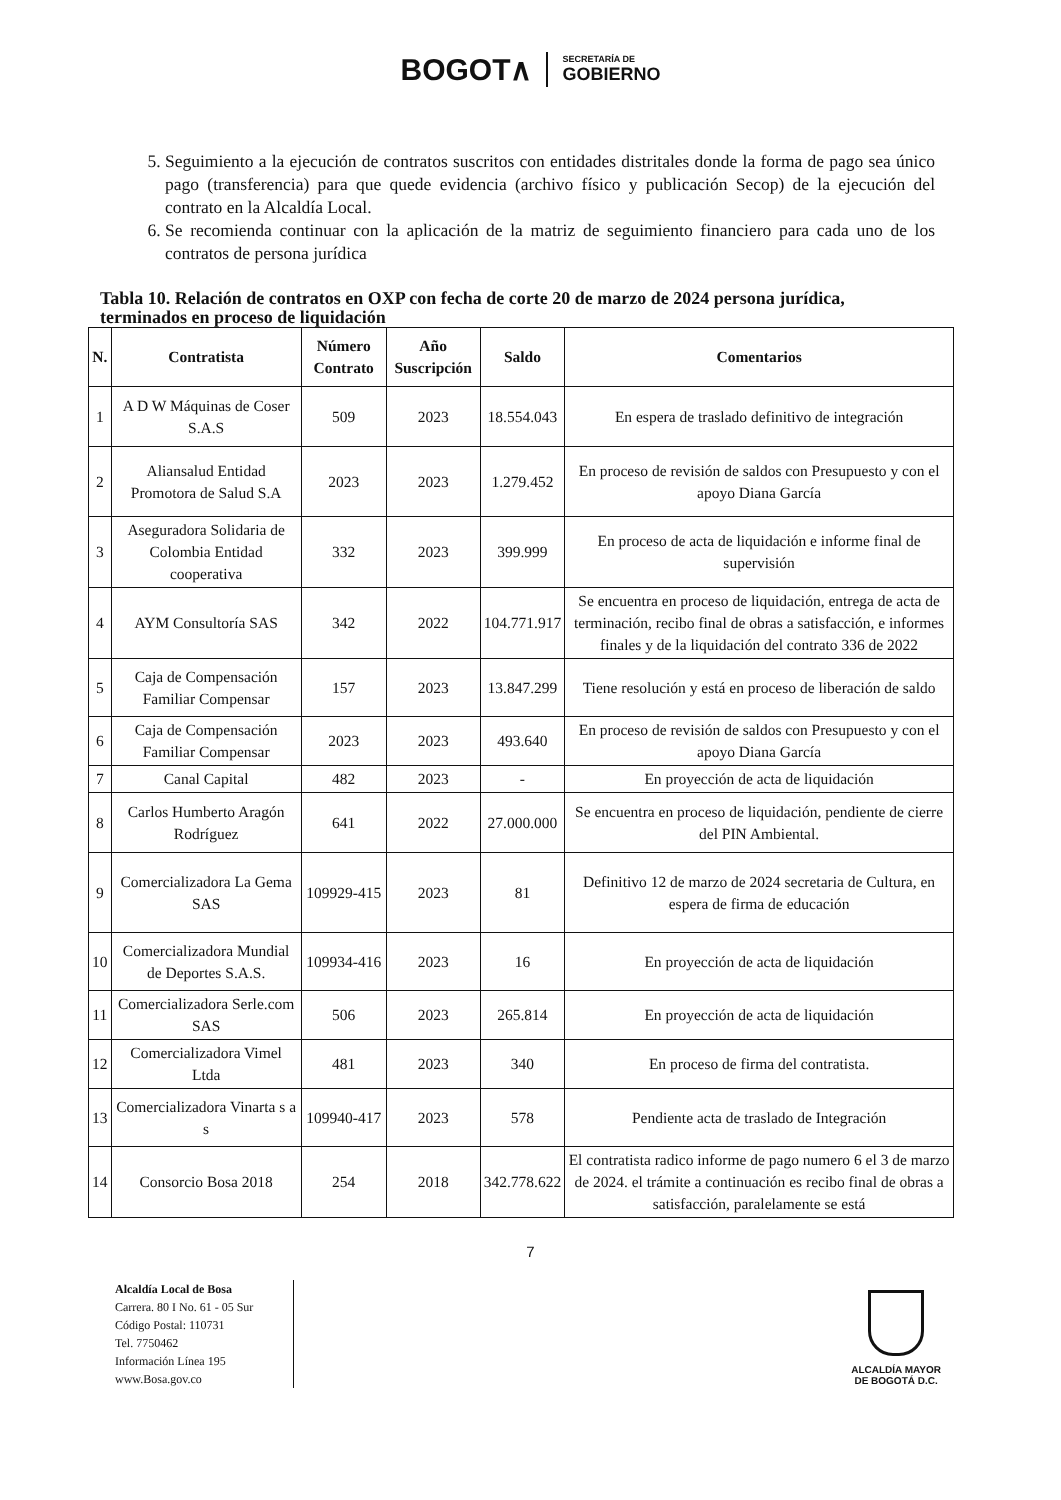BOGOT∧
SECRETARÍA DE
GOBIERNO
5. Seguimiento a la ejecución de contratos suscritos con entidades distritales donde la forma de pago sea único pago (transferencia) para que quede evidencia (archivo físico y publicación Secop) de la ejecución del contrato en la Alcaldía Local.
6. Se recomienda continuar con la aplicación de la matriz de seguimiento financiero para cada uno de los contratos de persona jurídica
Tabla 10. Relación de contratos en OXP con fecha de corte 20 de marzo de 2024 persona jurídica, terminados en proceso de liquidación
| N. | Contratista | Número Contrato | Año Suscripción | Saldo | Comentarios |
| --- | --- | --- | --- | --- | --- |
| 1 | A D W Máquinas de Coser S.A.S | 509 | 2023 | 18.554.043 | En espera de traslado definitivo de integración |
| 2 | Aliansalud Entidad Promotora de Salud S.A | 2023 | 2023 | 1.279.452 | En proceso de revisión de saldos con Presupuesto y con el apoyo Diana García |
| 3 | Aseguradora Solidaria de Colombia Entidad cooperativa | 332 | 2023 | 399.999 | En proceso de acta de liquidación e informe final de supervisión |
| 4 | AYM Consultoría SAS | 342 | 2022 | 104.771.917 | Se encuentra en proceso de liquidación, entrega de acta de terminación, recibo final de obras a satisfacción, e informes finales y de la liquidación del contrato 336 de 2022 |
| 5 | Caja de Compensación Familiar Compensar | 157 | 2023 | 13.847.299 | Tiene resolución y está en proceso de liberación de saldo |
| 6 | Caja de Compensación Familiar Compensar | 2023 | 2023 | 493.640 | En proceso de revisión de saldos con Presupuesto y con el apoyo Diana García |
| 7 | Canal Capital | 482 | 2023 | - | En proyección de acta de liquidación |
| 8 | Carlos Humberto Aragón Rodríguez | 641 | 2022 | 27.000.000 | Se encuentra en proceso de liquidación, pendiente de cierre del PIN Ambiental. |
| 9 | Comercializadora La Gema SAS | 109929-415 | 2023 | 81 | Definitivo 12 de marzo de 2024 secretaria de Cultura, en espera de firma de educación |
| 10 | Comercializadora Mundial de Deportes S.A.S. | 109934-416 | 2023 | 16 | En proyección de acta de liquidación |
| 11 | Comercializadora Serle.com SAS | 506 | 2023 | 265.814 | En proyección de acta de liquidación |
| 12 | Comercializadora Vimel Ltda | 481 | 2023 | 340 | En proceso de firma del contratista. |
| 13 | Comercializadora Vinarta s a s | 109940-417 | 2023 | 578 | Pendiente acta de traslado de Integración |
| 14 | Consorcio Bosa 2018 | 254 | 2018 | 342.778.622 | El contratista radico informe de pago numero 6 el 3 de marzo de 2024. el trámite a continuación es recibo final de obras a satisfacción, paralelamente se está |
7
Alcaldía Local de Bosa
Carrera. 80 I No. 61 - 05 Sur
Código Postal: 110731
Tel. 7750462
Información Línea 195
www.Bosa.gov.co
ALCALDÍA MAYOR
DE BOGOTÁ D.C.